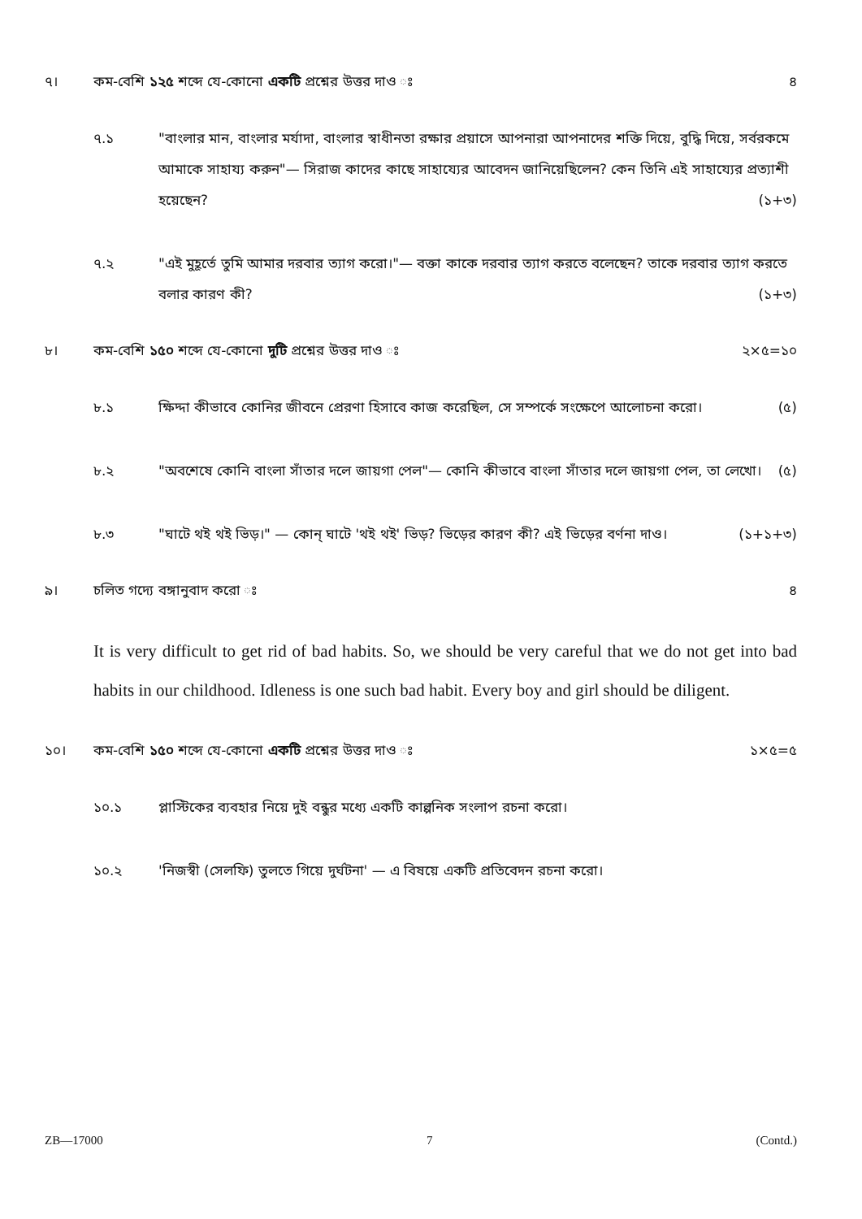৭। কম-বেশি ১২৫ শব্দে যে-কোনো একটি প্রশ্নের উত্তর দাও ঃ
৪
৭.১ "বাংলার মান, বাংলার মর্যাদা, বাংলার স্বাধীনতা রক্ষার প্রয়াসে আপনারা আপনাদের শক্তি দিয়ে, বুদ্ধি দিয়ে, সর্বরকমে আমাকে সাহায্য করুন"— সিরাজ কাদের কাছে সাহায্যের আবেদন জানিয়েছিলেন? কেন তিনি এই সাহায্যের প্রত্যাশী হয়েছেন? (১+৩)
৭.২ "এই মুহূর্তে তুমি আমার দরবার ত্যাগ করো।"— বক্তা কাকে দরবার ত্যাগ করতে বলেছেন? তাকে দরবার ত্যাগ করতে বলার কারণ কী? (১+৩)
৮। কম-বেশি ১৫০ শব্দে যে-কোনো দুটি প্রশ্নের উত্তর দাও ঃ
২×৫=১০
৮.১ ক্ষিদ্দা কীভাবে কোনির জীবনে প্রেরণা হিসাবে কাজ করেছিল, সে সম্পর্কে সংক্ষেপে আলোচনা করো। (৫)
৮.২ "অবশেষে কোনি বাংলা সাঁতার দলে জায়গা পেল"— কোনি কীভাবে বাংলা সাঁতার দলে জায়গা পেল, তা লেখো। (৫)
৮.৩ "ঘাটে থই থই ভিড়।" — কোন্ ঘাটে 'থই থই' ভিড়? ভিড়ের কারণ কী? এই ভিড়ের বর্ণনা দাও। (১+১+৩)
৯। চলিত গদ্যে বঙ্গানুবাদ করো ঃ ৪
It is very difficult to get rid of bad habits. So, we should be very careful that we do not get into bad habits in our childhood. Idleness is one such bad habit. Every boy and girl should be diligent.
১০। কম-বেশি ১৫০ শব্দে যে-কোনো একটি প্রশ্নের উত্তর দাও ঃ
১×৫=৫
১০.১ প্লাস্টিকের ব্যবহার নিয়ে দুই বন্ধুর মধ্যে একটি কাল্পনিক সংলাপ রচনা করো।
১০.২ 'নিজস্বী (সেলফি) তুলতে গিয়ে দুর্ঘটনা' — এ বিষয়ে একটি প্রতিবেদন রচনা করো।
ZB—17000 7 (Contd.)